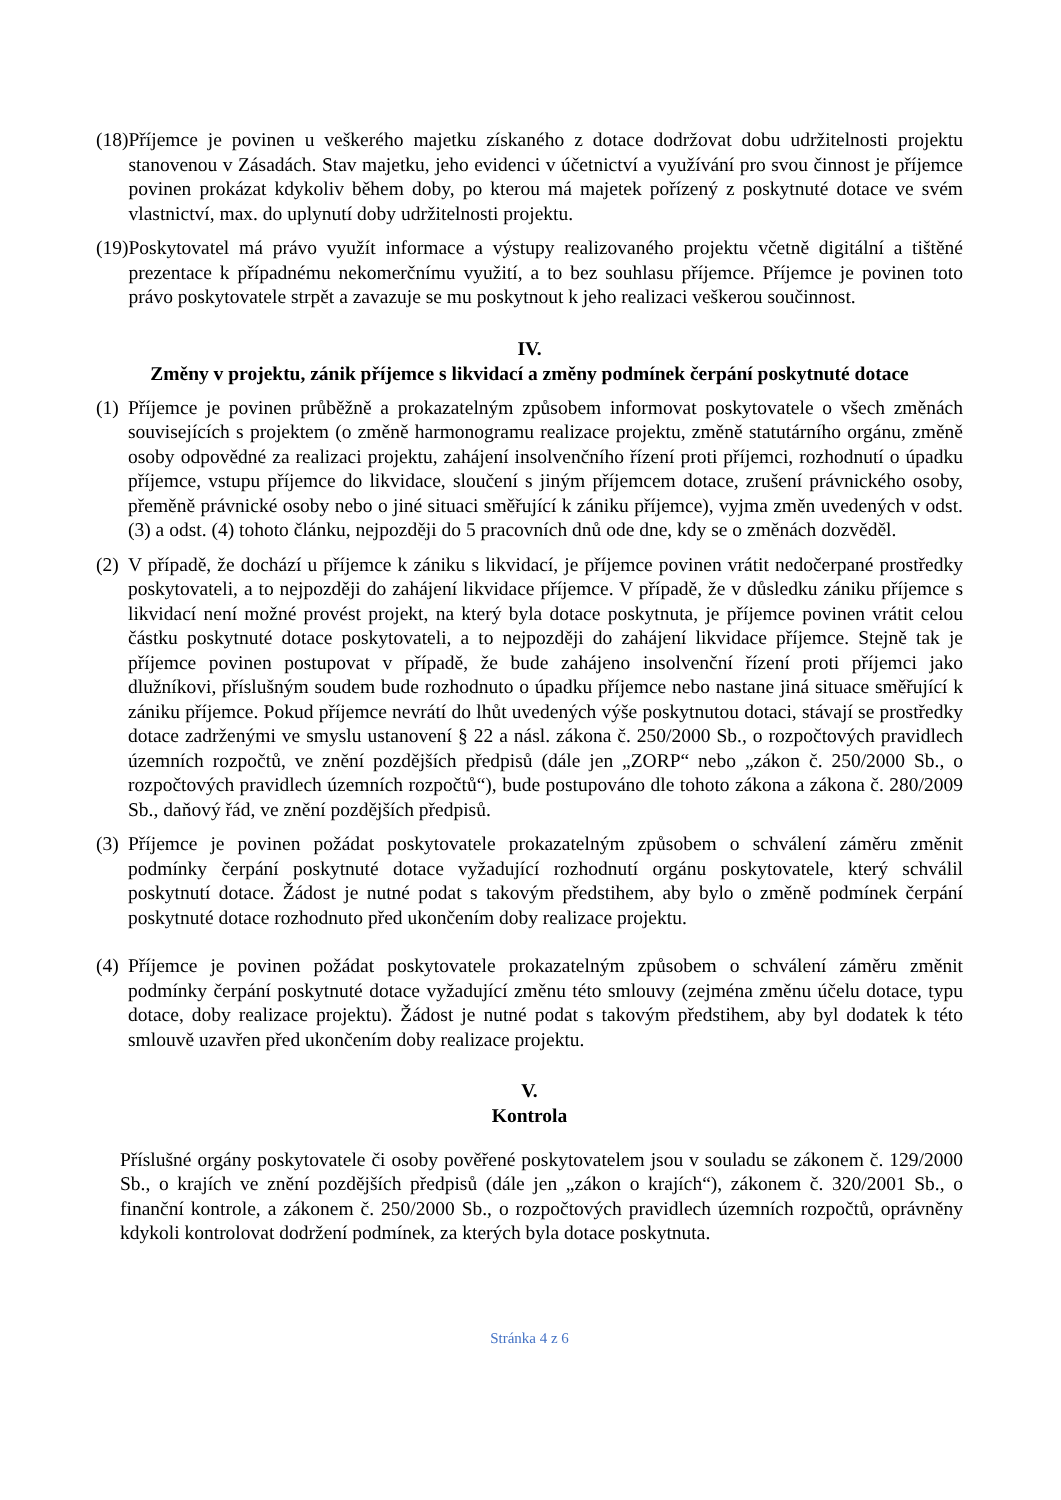(18) Příjemce je povinen u veškerého majetku získaného z dotace dodržovat dobu udržitelnosti projektu stanovenou v Zásadách. Stav majetku, jeho evidenci v účetnictví a využívání pro svou činnost je příjemce povinen prokázat kdykoliv během doby, po kterou má majetek pořízený z poskytnuté dotace ve svém vlastnictví, max. do uplynutí doby udržitelnosti projektu.
(19) Poskytovatel má právo využít informace a výstupy realizovaného projektu včetně digitální a tištěné prezentace k případnému nekomerčnímu využití, a to bez souhlasu příjemce. Příjemce je povinen toto právo poskytovatele strpět a zavazuje se mu poskytnout k jeho realizaci veškerou součinnost.
IV.
Změny v projektu, zánik příjemce s likvidací a změny podmínek čerpání poskytnuté dotace
(1) Příjemce je povinen průběžně a prokazatelným způsobem informovat poskytovatele o všech změnách souvisejících s projektem (o změně harmonogramu realizace projektu, změně statutárního orgánu, změně osoby odpovědné za realizaci projektu, zahájení insolvenčního řízení proti příjemci, rozhodnutí o úpadku příjemce, vstupu příjemce do likvidace, sloučení s jiným příjemcem dotace, zrušení právnického osoby, přeměně právnické osoby nebo o jiné situaci směřující k zániku příjemce), vyjma změn uvedených v odst. (3) a odst. (4) tohoto článku, nejpozději do 5 pracovních dnů ode dne, kdy se o změnách dozvěděl.
(2) V případě, že dochází u příjemce k zániku s likvidací, je příjemce povinen vrátit nedočerpané prostředky poskytovateli, a to nejpozději do zahájení likvidace příjemce. V případě, že v důsledku zániku příjemce s likvidací není možné provést projekt, na který byla dotace poskytnuta, je příjemce povinen vrátit celou částku poskytnuté dotace poskytovateli, a to nejpozději do zahájení likvidace příjemce. Stejně tak je příjemce povinen postupovat v případě, že bude zahájeno insolvenční řízení proti příjemci jako dlužníkovi, příslušným soudem bude rozhodnuto o úpadku příjemce nebo nastane jiná situace směřující k zániku příjemce. Pokud příjemce nevrátí do lhůt uvedených výše poskytnutou dotaci, stávají se prostředky dotace zadrženými ve smyslu ustanovení § 22 a násl. zákona č. 250/2000 Sb., o rozpočtových pravidlech územních rozpočtů, ve znění pozdějších předpisů (dále jen „ZORP“ nebo „zákon č. 250/2000 Sb., o rozpočtových pravidlech územních rozpočtů“), bude postupováno dle tohoto zákona a zákona č. 280/2009 Sb., daňový řád, ve znění pozdějších předpisů.
(3) Příjemce je povinen požádat poskytovatele prokazatelným způsobem o schválení záměru změnit podmínky čerpání poskytnuté dotace vyžadující rozhodnutí orgánu poskytovatele, který schválil poskytnutí dotace. Žádost je nutné podat s takovým předstihem, aby bylo o změně podmínek čerpání poskytnuté dotace rozhodnuto před ukončením doby realizace projektu.
(4) Příjemce je povinen požádat poskytovatele prokazatelným způsobem o schválení záměru změnit podmínky čerpání poskytnuté dotace vyžadující změnu této smlouvy (zejména změnu účelu dotace, typu dotace, doby realizace projektu). Žádost je nutné podat s takovým předstihem, aby byl dodatek k této smlouvě uzavřen před ukončením doby realizace projektu.
V.
Kontrola
Příslušné orgány poskytovatele či osoby pověřené poskytovatelem jsou v souladu se zákonem č. 129/2000 Sb., o krajích ve znění pozdějších předpisů (dále jen „zákon o krajích“), zákonem č. 320/2001 Sb., o finanční kontrole, a zákonem č. 250/2000 Sb., o rozpočtových pravidlech územních rozpočtů, oprávněny kdykoli kontrolovat dodržení podmínek, za kterých byla dotace poskytnuta.
Stránka 4 z 6